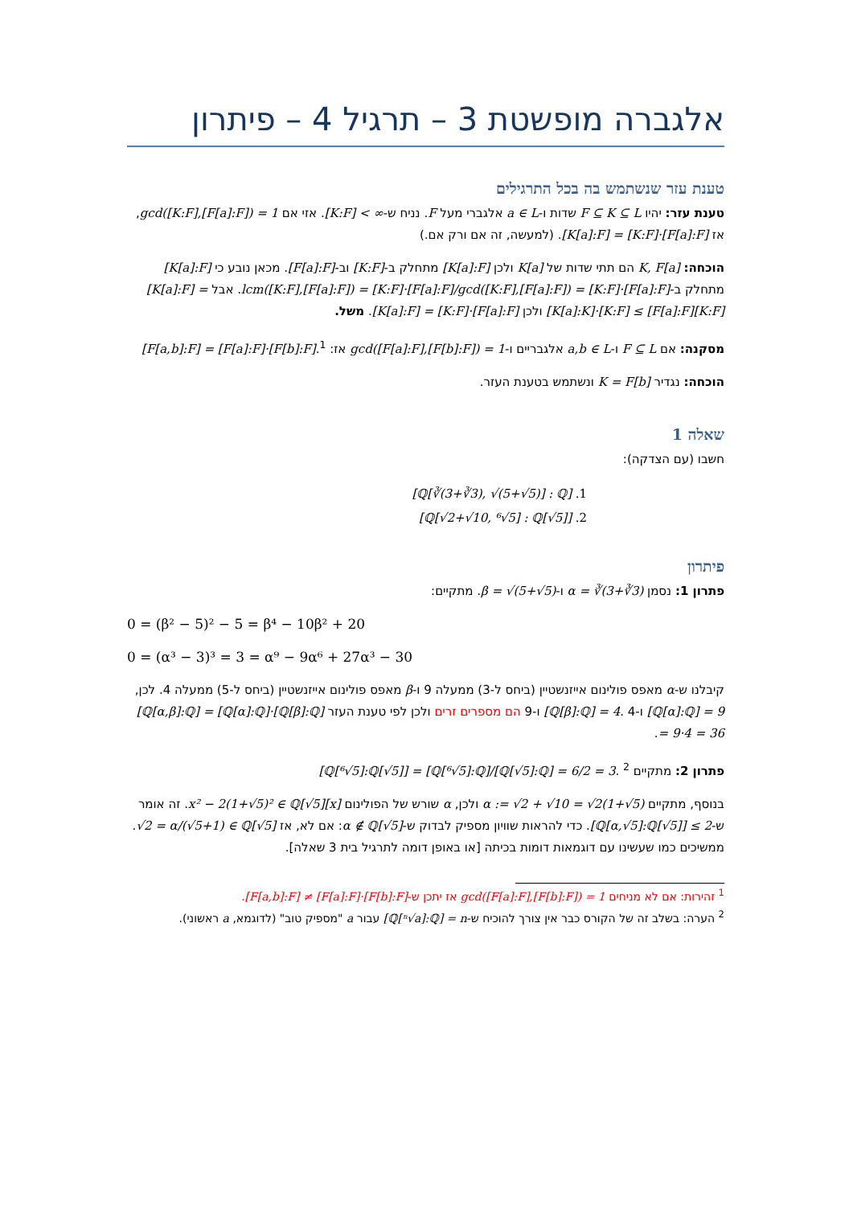אלגברה מופשטת 3 – תרגיל 4 – פיתרון
טענת עזר שנשתמש בה בכל התרגילים
טענת עזר: יהיו F ⊆ K ⊆ L שדות ו-a ∈ L אלגברי מעל F. נניח ש-[K:F] < ∞. אזי אם gcd([K:F],[F[a]:F]) = 1, אז [K[a]:F] = [K:F]·[F[a]:F]. (למעשה, זה אם ורק אם.)
הוכחה: K, F[a] הם תתי שדות של K[a] ולכן [K[a]:F] מתחלק ב-[K:F] וב-[F[a]:F]. מכאן נובע כי [K[a]:F] מתחלק ב-lcm([K:F],[F[a]:F]) = [K:F]·[F[a]:F]/gcd([K:F],[F[a]:F]) = [K:F]·[F[a]:F]. אבל [K[a]:F] = [K[a]:K]·[K:F] ≤ [F[a]:F][K:F] ולכן [K[a]:F] = [K:F]·[F[a]:F]. משל.
מסקנה: אם F ⊆ L ו-a,b ∈ L אלגבריים ו-gcd([F[a]:F],[F[b]:F]) = 1 אז: [F[a,b]:F] = [F[a]:F]·[F[b]:F].<sup>1</sup>
הוכחה: נגדיר K = F[b] ונשתמש בטענת העזר.
שאלה 1
חשבו (עם הצדקה):
1. [ℚ[∛(3+∛3), √(5+√5)] : ℚ]
2. [ℚ[√2+√10, ⁶√5] : ℚ[√5]]
פיתרון
פתרון 1: נסמן α = ∛(3+∛3) ו-β = √(5+√5). מתקיים:
0 = (β² − 5)² − 5 = β⁴ − 10β² + 20
0 = (α³ − 3)³ = 3 = α⁹ − 9α⁶ + 27α³ − 30
קיבלנו ש-α מאפס פולינום אייזנשטיין (ביחס ל-3) ממעלה 9 ו-β מאפס פולינום אייזנשטיין (ביחס ל-5) ממעלה 4. לכן, [ℚ[α]:ℚ] = 9 ו-[ℚ[β]:ℚ] = 4. 4 ו-9 הם מספרים זרים ולכן לפי טענת העזר [ℚ[α,β]:ℚ] = [ℚ[α]:ℚ]·[ℚ[β]:ℚ] = 9·4 = 36.
פתרון 2: מתקיים [ℚ[⁶√5]:ℚ[√5]] = [ℚ[⁶√5]:ℚ]/[ℚ[√5]:ℚ] = 6/2 = 3. <sup>2</sup>
בנוסף, מתקיים α := √2 + √10 = √2(1+√5) ולכן, α שורש של הפולינום x² − 2(1+√5)² ∈ ℚ[√5][x]. זה אומר ש-[ℚ[α,√5]:ℚ[√5]] ≤ 2. כדי להראות שוויון מספיק לבדוק ש-α ∉ ℚ[√5]: אם לא, אז √2 = α/(√5+1) ∈ ℚ[√5]. ממשיכים כמו שעשינו עם דוגמאות דומות בכיתה [או באופן דומה לתרגיל בית 3 שאלה].
<sup>1</sup> זהירות: אם לא מניחים gcd([F[a]:F],[F[b]:F]) = 1 אז יתכן ש-[F[a,b]:F] ≠ [F[a]:F]·[F[b]:F].
<sup>2</sup> הערה: בשלב זה של הקורס כבר אין צורך להוכיח ש-[ℚ[ⁿ√a]:ℚ] = n עבור a "מספיק טוב" (לדוגמא, a ראשוני).